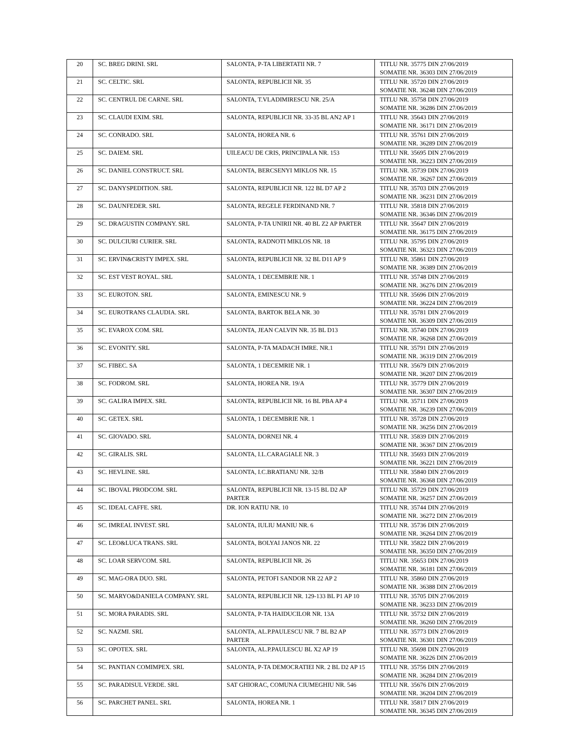| 20 | SC. BREG DRINI. SRL | SALONTA, P-TA LIBERTATII NR. 7 | TITLU NR. 35775 DIN 27/06/2019 SOMATIE NR. 36303 DIN 27/06/2019 |
| 21 | SC. CELTIC. SRL | SALONTA, REPUBLICII NR. 35 | TITLU NR. 35720 DIN 27/06/2019 SOMATIE NR. 36248 DIN 27/06/2019 |
| 22 | SC. CENTRUL DE CARNE. SRL | SALONTA, T.VLADIMIRESCU NR. 25/A | TITLU NR. 35758 DIN 27/06/2019 SOMATIE NR. 36286 DIN 27/06/2019 |
| 23 | SC. CLAUDI EXIM. SRL | SALONTA, REPUBLICII NR. 33-35 BL AN2 AP 1 | TITLU NR. 35643 DIN 27/06/2019 SOMATIE NR. 36171 DIN 27/06/2019 |
| 24 | SC. CONRADO. SRL | SALONTA, HOREA NR. 6 | TITLU NR. 35761 DIN 27/06/2019 SOMATIE NR. 36289 DIN 27/06/2019 |
| 25 | SC. DAIEM. SRL | UILEACU DE CRIS, PRINCIPALA NR. 153 | TITLU NR. 35695 DIN 27/06/2019 SOMATIE NR. 36223 DIN 27/06/2019 |
| 26 | SC. DANIEL CONSTRUCT. SRL | SALONTA, BERCSENYI MIKLOS NR. 15 | TITLU NR. 35739 DIN 27/06/2019 SOMATIE NR. 36267 DIN 27/06/2019 |
| 27 | SC. DANYSPEDITION. SRL | SALONTA, REPUBLICII NR. 122 BL D7 AP 2 | TITLU NR. 35703 DIN 27/06/2019 SOMATIE NR. 36231 DIN 27/06/2019 |
| 28 | SC. DAUNFEDER. SRL | SALONTA, REGELE FERDINAND NR. 7 | TITLU NR. 35818 DIN 27/06/2019 SOMATIE NR. 36346 DIN 27/06/2019 |
| 29 | SC. DRAGUSTIN COMPANY. SRL | SALONTA, P-TA UNIRII NR. 40 BL Z2 AP PARTER | TITLU NR. 35647 DIN 27/06/2019 SOMATIE NR. 36175 DIN 27/06/2019 |
| 30 | SC. DULCIURI CURIER. SRL | SALONTA, RADNOTI MIKLOS NR. 18 | TITLU NR. 35795 DIN 27/06/2019 SOMATIE NR. 36323 DIN 27/06/2019 |
| 31 | SC. ERVIN&CRISTY IMPEX. SRL | SALONTA, REPUBLICII NR. 32 BL D11 AP 9 | TITLU NR. 35861 DIN 27/06/2019 SOMATIE NR. 36389 DIN 27/06/2019 |
| 32 | SC. EST VEST ROYAL. SRL | SALONTA, 1 DECEMBRIE NR. 1 | TITLU NR. 35748 DIN 27/06/2019 SOMATIE NR. 36276 DIN 27/06/2019 |
| 33 | SC. EUROTON. SRL | SALONTA, EMINESCU NR. 9 | TITLU NR. 35696 DIN 27/06/2019 SOMATIE NR. 36224 DIN 27/06/2019 |
| 34 | SC. EUROTRANS CLAUDIA. SRL | SALONTA, BARTOK BELA NR. 30 | TITLU NR. 35781 DIN 27/06/2019 SOMATIE NR. 36309 DIN 27/06/2019 |
| 35 | SC. EVAROX COM. SRL | SALONTA, JEAN CALVIN NR. 35 BL D13 | TITLU NR. 35740 DIN 27/06/2019 SOMATIE NR. 36268 DIN 27/06/2019 |
| 36 | SC. EVONITY. SRL | SALONTA, P-TA MADACH IMRE. NR.1 | TITLU NR. 35791 DIN 27/06/2019 SOMATIE NR. 36319 DIN 27/06/2019 |
| 37 | SC. FIBEC. SA | SALONTA, 1 DECEMRIE NR. 1 | TITLU NR. 35679 DIN 27/06/2019 SOMATIE NR. 36207 DIN 27/06/2019 |
| 38 | SC. FODROM. SRL | SALONTA, HOREA NR. 19/A | TITLU NR. 35779 DIN 27/06/2019 SOMATIE NR. 36307 DIN 27/06/2019 |
| 39 | SC. GALIRA IMPEX. SRL | SALONTA, REPUBLICII NR. 16 BL PBA AP 4 | TITLU NR. 35711 DIN 27/06/2019 SOMATIE NR. 36239 DIN 27/06/2019 |
| 40 | SC. GETEX. SRL | SALONTA, 1 DECEMBRIE NR. 1 | TITLU NR. 35728 DIN 27/06/2019 SOMATIE NR. 36256 DIN 27/06/2019 |
| 41 | SC. GIOVADO. SRL | SALONTA, DORNEI NR. 4 | TITLU NR. 35839 DIN 27/06/2019 SOMATIE NR. 36367 DIN 27/06/2019 |
| 42 | SC. GIRALIS. SRL | SALONTA, I.L.CARAGIALE NR. 3 | TITLU NR. 35693 DIN 27/06/2019 SOMATIE NR. 36221 DIN 27/06/2019 |
| 43 | SC. HEVLINE. SRL | SALONTA, I.C.BRATIANU NR. 32/B | TITLU NR. 35840 DIN 27/06/2019 SOMATIE NR. 36368 DIN 27/06/2019 |
| 44 | SC. IBOVAL PRODCOM. SRL | SALONTA, REPUBLICII NR. 13-15 BL D2 AP PARTER | TITLU NR. 35729 DIN 27/06/2019 SOMATIE NR. 36257 DIN 27/06/2019 |
| 45 | SC. IDEAL CAFFE. SRL | DR. ION RATIU NR. 10 | TITLU NR. 35744 DIN 27/06/2019 SOMATIE NR. 36272 DIN 27/06/2019 |
| 46 | SC. IMREAL INVEST. SRL | SALONTA, IULIU MANIU NR. 6 | TITLU NR. 35736 DIN 27/06/2019 SOMATIE NR. 36264 DIN 27/06/2019 |
| 47 | SC. LEO&LUCA TRANS. SRL | SALONTA, BOLYAI JANOS NR. 22 | TITLU NR. 35822 DIN 27/06/2019 SOMATIE NR. 36350 DIN 27/06/2019 |
| 48 | SC. LOAR SERVCOM. SRL | SALONTA, REPUBLICII NR. 26 | TITLU NR. 35653 DIN 27/06/2019 SOMATIE NR. 36181 DIN 27/06/2019 |
| 49 | SC. MAG-ORA DUO. SRL | SALONTA, PETOFI SANDOR NR 22 AP 2 | TITLU NR. 35860 DIN 27/06/2019 SOMATIE NR. 36388 DIN 27/06/2019 |
| 50 | SC. MARYO&DANIELA COMPANY. SRL | SALONTA, REPUBLICII NR. 129-133 BL P1 AP 10 | TITLU NR. 35705 DIN 27/06/2019 SOMATIE NR. 36233 DIN 27/06/2019 |
| 51 | SC. MORA PARADIS. SRL | SALONTA, P-TA HAIDUCILOR NR. 13A | TITLU NR. 35732 DIN 27/06/2019 SOMATIE NR. 36260 DIN 27/06/2019 |
| 52 | SC. NAZMI. SRL | SALONTA, AL.P.PAULESCU NR. 7 BL B2 AP PARTER | TITLU NR. 35773 DIN 27/06/2019 SOMATIE NR. 36301 DIN 27/06/2019 |
| 53 | SC. OPOTEX. SRL | SALONTA, AL.P.PAULESCU BL X2 AP 19 | TITLU NR. 35698 DIN 27/06/2019 SOMATIE NR. 36226 DIN 27/06/2019 |
| 54 | SC. PANTIAN COMIMPEX. SRL | SALONTA, P-TA DEMOCRATIEI NR. 2 BL D2 AP 15 | TITLU NR. 35756 DIN 27/06/2019 SOMATIE NR. 36284 DIN 27/06/2019 |
| 55 | SC. PARADISUL VERDE. SRL | SAT GHIORAC, COMUNA CIUMEGHIU NR. 546 | TITLU NR. 35676 DIN 27/06/2019 SOMATIE NR. 36204 DIN 27/06/2019 |
| 56 | SC. PARCHET PANEL. SRL | SALONTA, HOREA NR. 1 | TITLU NR. 35817 DIN 27/06/2019 SOMATIE NR. 36345 DIN 27/06/2019 |